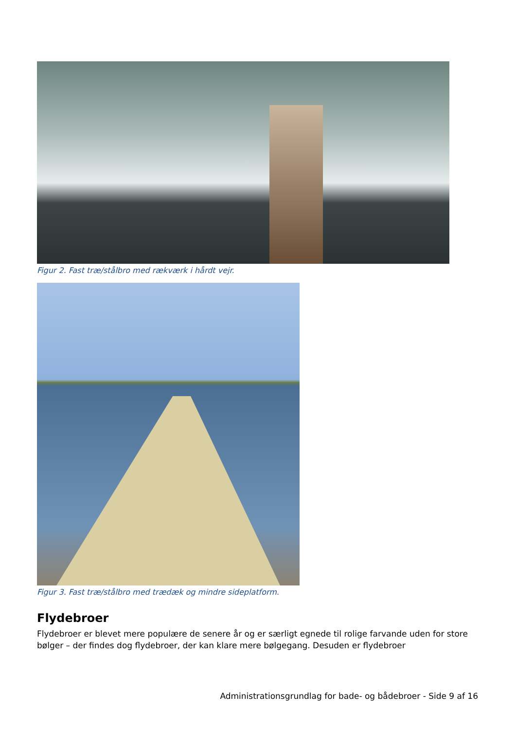Figur 2. Fast træ/stålbro med rækværk i hårdt vejr.
Figur 3. Fast træ/stålbro med trædæk og mindre sideplatform.
Flydebroer
Flydebroer er blevet mere populære de senere år og er særligt egnede til rolige farvande uden for store bølger – der findes dog flydebroer, der kan klare mere bølgegang. Desuden er flydebroer
Administrationsgrundlag for bade- og bådebroer - Side 9 af 16